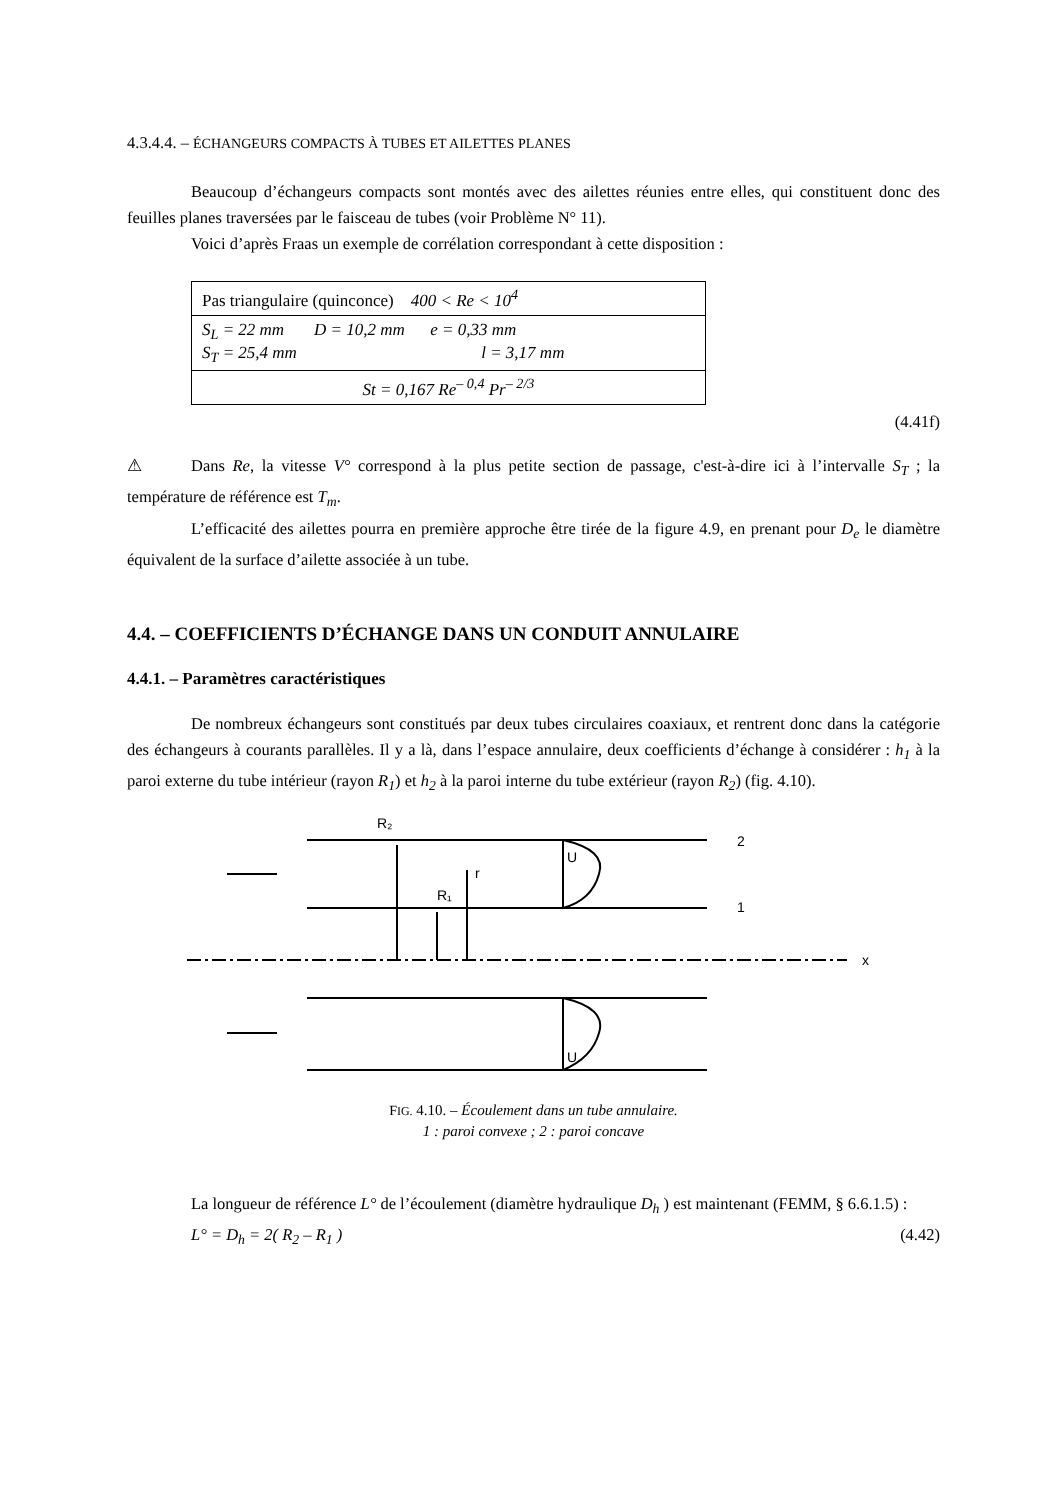4.3.4.4. – ÉCHANGEURS COMPACTS À TUBES ET AILETTES PLANES
Beaucoup d’échangeurs compacts sont montés avec des ailettes réunies entre elles, qui constituent donc des feuilles planes traversées par le faisceau de tubes (voir Problème N° 11).
Voici d’après Fraas un exemple de corrélation correspondant à cette disposition :
| Pas triangulaire (quinconce) 400 < Re < 10<sup>4</sup> |
| S<sub>L</sub> = 22 mm D = 10,2 mm e = 0,33 mm S<sub>T</sub> = 25,4 mm l = 3,17 mm |
| St = 0,167 Re<sup>– 0,4</sup> Pr<sup>– 2/3</sup> |
(4.41f)
⚠ Dans Re, la vitesse V° correspond à la plus petite section de passage, c'est-à-dire ici à l’intervalle S<sub>T</sub> ; la température de référence est T<sub>m</sub>.
L’efficacité des ailettes pourra en première approche être tirée de la figure 4.9, en prenant pour D<sub>e</sub> le diamètre équivalent de la surface d’ailette associée à un tube.
4.4. – COEFFICIENTS D’ÉCHANGE DANS UN CONDUIT ANNULAIRE
4.4.1. – Paramètres caractéristiques
De nombreux échangeurs sont constitués par deux tubes circulaires coaxiaux, et rentrent donc dans la catégorie des échangeurs à courants parallèles. Il y a là, dans l’espace annulaire, deux coefficients d’échange à considérer : h<sub>1</sub> à la paroi externe du tube intérieur (rayon R<sub>1</sub>) et h<sub>2</sub> à la paroi interne du tube extérieur (rayon R<sub>2</sub>) (fig. 4.10).
R₂
R₁
r
2
1
x
U
U
FIG. 4.10. – Écoulement dans un tube annulaire.
1 : paroi convexe ; 2 : paroi concave
La longueur de référence L° de l’écoulement (diamètre hydraulique D<sub>h</sub> ) est maintenant (FEMM, § 6.6.1.5) :
L° = D<sub>h</sub> = 2( R<sub>2</sub> – R<sub>1</sub> ) (4.42)